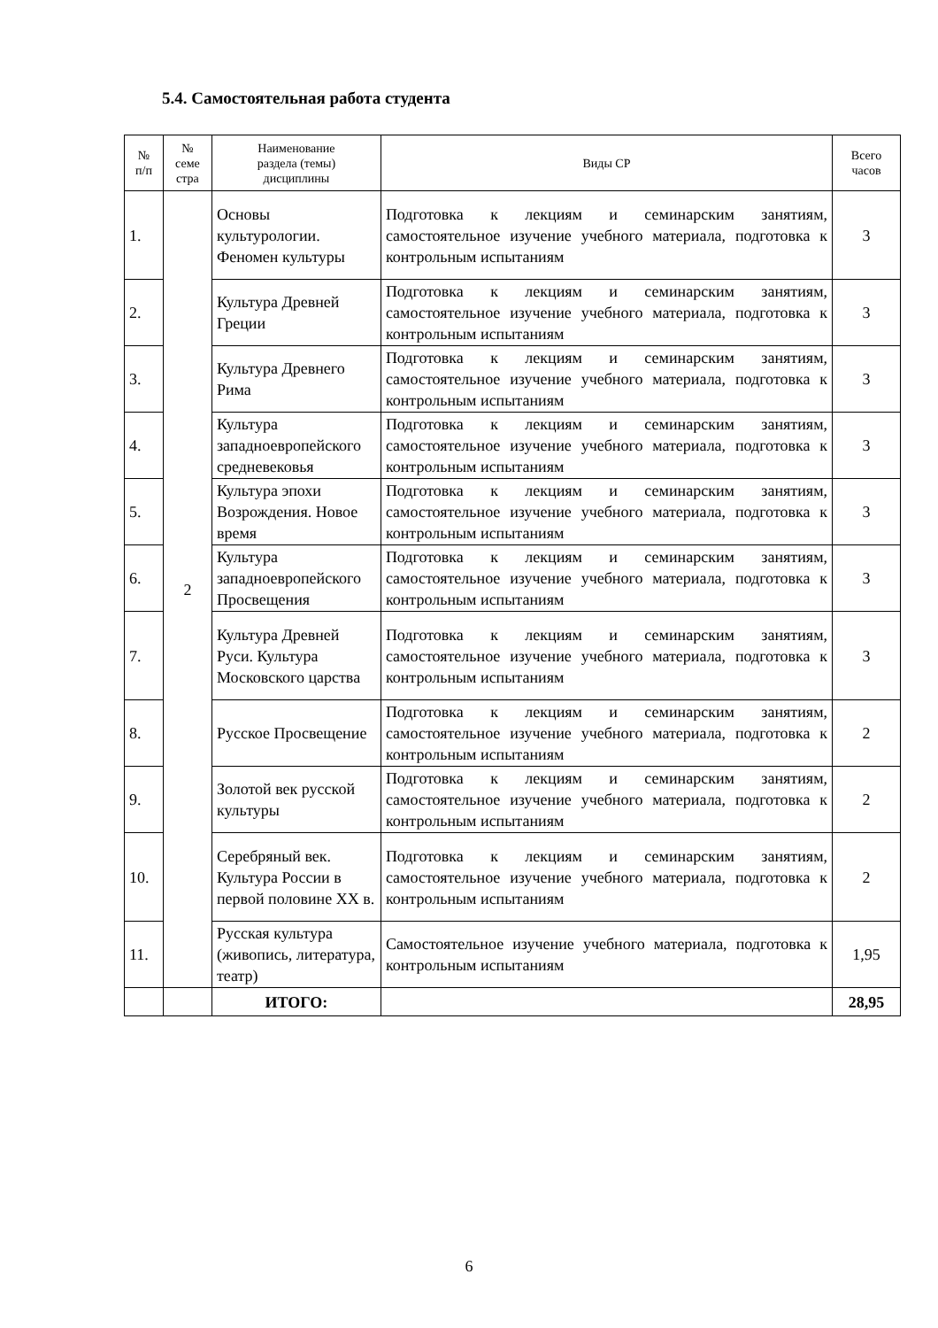5.4. Самостоятельная работа студента
| № п/п | № семе стра | Наименование раздела (темы) дисциплины | Виды СР | Всего часов |
| --- | --- | --- | --- | --- |
| 1. | 2 | Основы культурологии. Феномен культуры | Подготовка к лекциям и семинарским занятиям, самостоятельное изучение учебного материала, подготовка к контрольным испытаниям | 3 |
| 2. | | Культура Древней Греции | Подготовка к лекциям и семинарским занятиям, самостоятельное изучение учебного материала, подготовка к контрольным испытаниям | 3 |
| 3. | | Культура Древнего Рима | Подготовка к лекциям и семинарским занятиям, самостоятельное изучение учебного материала, подготовка к контрольным испытаниям | 3 |
| 4. | | Культура западноевропейского средневековья | Подготовка к лекциям и семинарским занятиям, самостоятельное изучение учебного материала, подготовка к контрольным испытаниям | 3 |
| 5. | | Культура эпохи Возрождения. Новое время | Подготовка к лекциям и семинарским занятиям, самостоятельное изучение учебного материала, подготовка к контрольным испытаниям | 3 |
| 6. | | Культура западноевропейского Просвещения | Подготовка к лекциям и семинарским занятиям, самостоятельное изучение учебного материала, подготовка к контрольным испытаниям | 3 |
| 7. | | Культура Древней Руси. Культура Московского царства | Подготовка к лекциям и семинарским занятиям, самостоятельное изучение учебного материала, подготовка к контрольным испытаниям | 3 |
| 8. | | Русское Просвещение | Подготовка к лекциям и семинарским занятиям, самостоятельное изучение учебного материала, подготовка к контрольным испытаниям | 2 |
| 9. | | Золотой век русской культуры | Подготовка к лекциям и семинарским занятиям, самостоятельное изучение учебного материала, подготовка к контрольным испытаниям | 2 |
| 10. | | Серебряный век. Культура России в первой половине XX в. | Подготовка к лекциям и семинарским занятиям, самостоятельное изучение учебного материала, подготовка к контрольным испытаниям | 2 |
| 11. | | Русская культура (живопись, литература, театр) | Самостоятельное изучение учебного материала, подготовка к контрольным испытаниям | 1,95 |
| | | ИТОГО: | | 28,95 |
6